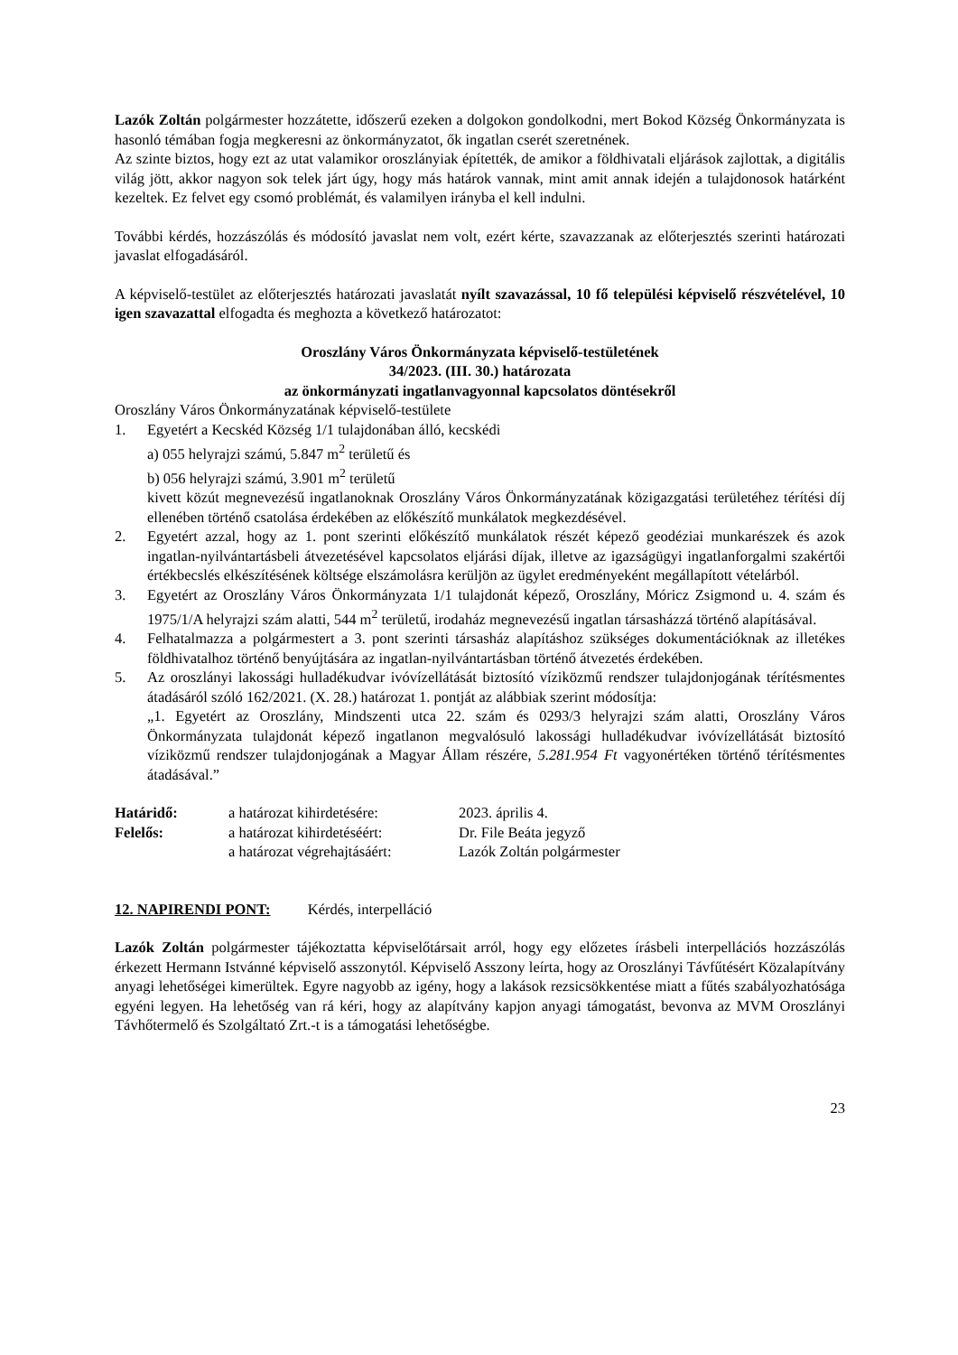Lazók Zoltán polgármester hozzátette, időszerű ezeken a dolgokon gondolkodni, mert Bokod Község Önkormányzata is hasonló témában fogja megkeresni az önkormányzatot, ők ingatlan cserét szeretnének.
Az szinte biztos, hogy ezt az utat valamikor oroszlányiak építették, de amikor a földhivatali eljárások zajlottak, a digitális világ jött, akkor nagyon sok telek járt úgy, hogy más határok vannak, mint amit annak idején a tulajdonosok határként kezeltek. Ez felvet egy csomó problémát, és valamilyen irányba el kell indulni.
További kérdés, hozzászólás és módosító javaslat nem volt, ezért kérte, szavazzanak az előterjesztés szerinti határozati javaslat elfogadásáról.
A képviselő-testület az előterjesztés határozati javaslatát nyílt szavazással, 10 fő települési képviselő részvételével, 10 igen szavazattal elfogadta és meghozta a következő határozatot:
Oroszlány Város Önkormányzata képviselő-testületének
34/2023. (III. 30.) határozata
az önkormányzati ingatlanvagyonnal kapcsolatos döntésekről
Oroszlány Város Önkormányzatának képviselő-testülete
1. Egyetért a Kecskéd Község 1/1 tulajdonában álló, kecskédi
a) 055 helyrajzi számú, 5.847 m<sup>2</sup> területű és
b) 056 helyrajzi számú, 3.901 m<sup>2</sup> területű
kivett közút megnevezésű ingatlanoknak Oroszlány Város Önkormányzatának közigazgatási területéhez térítési díj ellenében történő csatolása érdekében az előkészítő munkálatok megkezdésével.
2. Egyetért azzal, hogy az 1. pont szerinti előkészítő munkálatok részét képező geodéziai munkarészek és azok ingatlan-nyilvántartásbeli átvezetésével kapcsolatos eljárási díjak, illetve az igazságügyi ingatlanforgalmi szakértői értékbecslés elkészítésének költsége elszámolásra kerüljön az ügylet eredményeként megállapított vételárból.
3. Egyetért az Oroszlány Város Önkormányzata 1/1 tulajdonát képező, Oroszlány, Móricz Zsigmond u. 4. szám és 1975/1/A helyrajzi szám alatti, 544 m<sup>2</sup> területű, irodaház megnevezésű ingatlan társasházzá történő alapításával.
4. Felhatalmazza a polgármestert a 3. pont szerinti társasház alapításhoz szükséges dokumentációknak az illetékes földhivatalhoz történő benyújtására az ingatlan-nyilvántartásban történő átvezetés érdekében.
5. Az oroszlányi lakossági hulladékudvar ivóvízellátását biztosító víziközmű rendszer tulajdonjogának térítésmentes átadásáról szóló 162/2021. (X. 28.) határozat 1. pontját az alábbiak szerint módosítja:
„1. Egyetért az Oroszlány, Mindszenti utca 22. szám és 0293/3 helyrajzi szám alatti, Oroszlány Város Önkormányzata tulajdonát képező ingatlanon megvalósuló lakossági hulladékudvar ivóvízellátását biztosító víziközmű rendszer tulajdonjogának a Magyar Állam részére, 5.281.954 Ft vagyonértéken történő térítésmentes átadásával.”
| Határidő: | a határozat kihirdetésére: | 2023. április 4. |
| Felelős: | a határozat kihirdetéséért: | Dr. File Beáta jegyző |
| | a határozat végrehajtásáért: | Lazók Zoltán polgármester |
12. NAPIRENDI PONT: Kérdés, interpelláció
Lazók Zoltán polgármester tájékoztatta képviselőtársait arról, hogy egy előzetes írásbeli interpellációs hozzászólás érkezett Hermann Istvánné képviselő asszonytól. Képviselő Asszony leírta, hogy az Oroszlányi Távfűtésért Közalapítvány anyagi lehetőségei kimerültek. Egyre nagyobb az igény, hogy a lakások rezsicsökkentése miatt a fűtés szabályozhatósága egyéni legyen. Ha lehetőség van rá kéri, hogy az alapítvány kapjon anyagi támogatást, bevonva az MVM Oroszlányi Távhőtermelő és Szolgáltató Zrt.-t is a támogatási lehetőségbe.
23